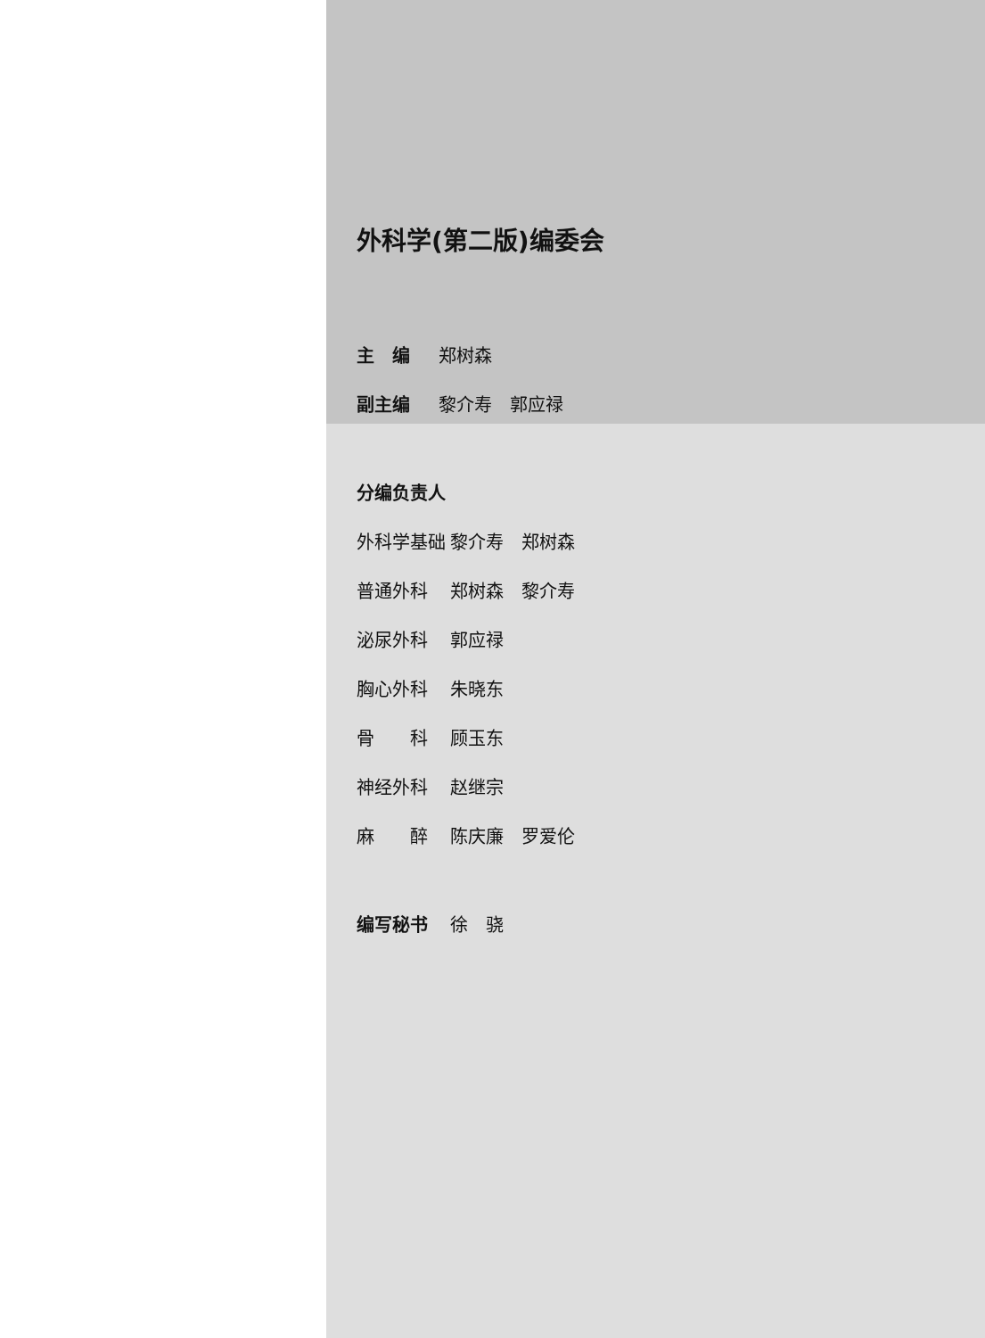外科学(第二版)编委会
主　编 郑树森
副主编 黎介寿　郭应禄
分编负责人
外科学基础 黎介寿　郑树森
普通外科 郑树森　黎介寿
泌尿外科 郭应禄
胸心外科 朱晓东
骨　　科 顾玉东
神经外科 赵继宗
麻　　醉 陈庆廉　罗爱伦
编写秘书 徐　骁